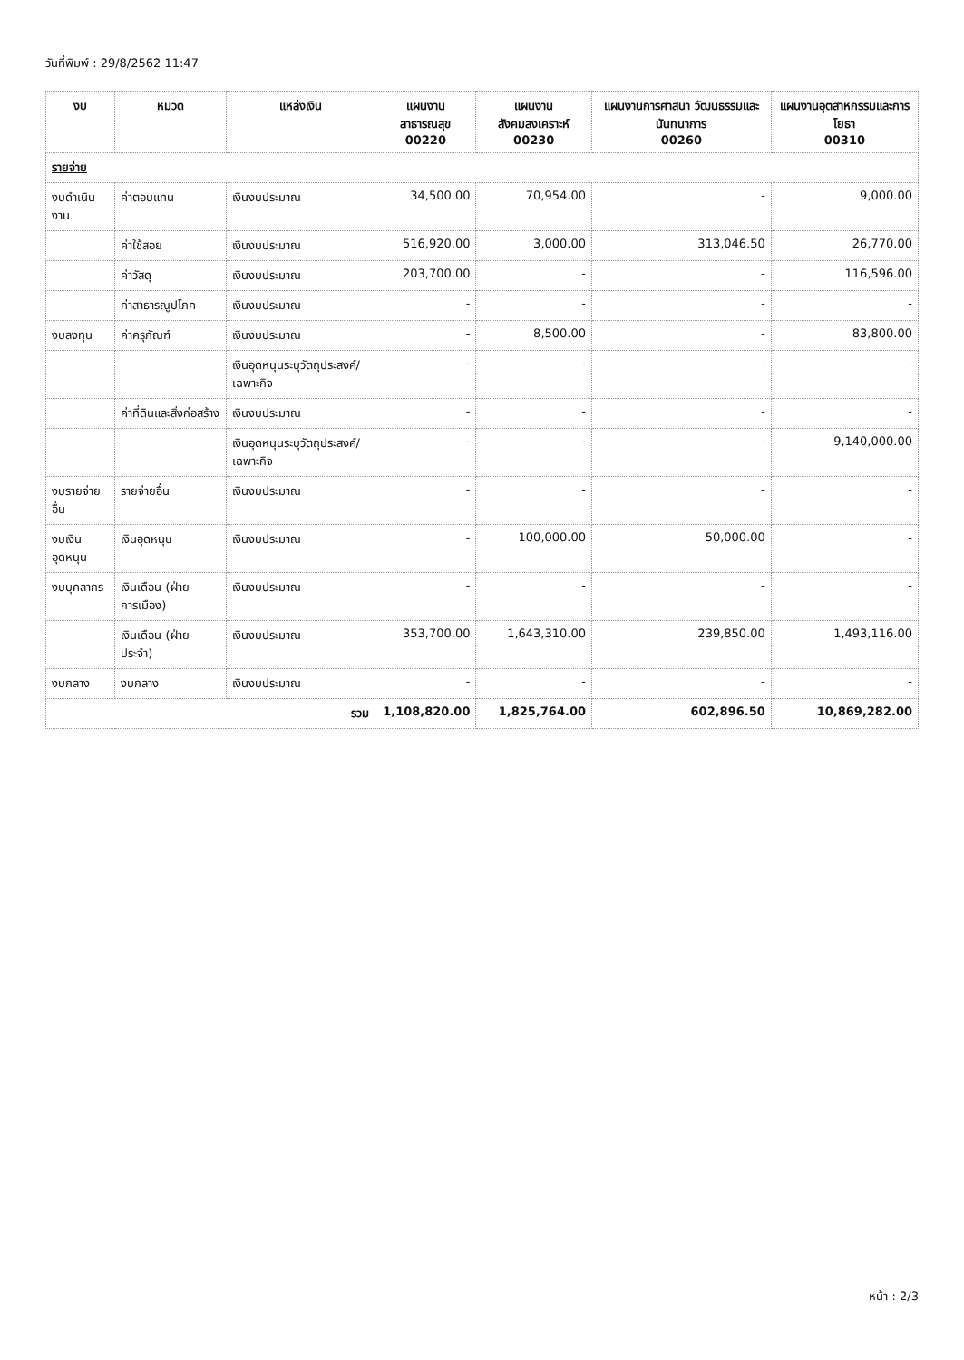วันที่พิมพ์ : 29/8/2562 11:47
| งบ | หมวด | แหล่งเงิน | แผนงานสาธารณสุข 00220 | แผนงานสังคมสงเคราะห์ 00230 | แผนงานการศาสนา วัฒนธรรมและนันทนาการ 00260 | แผนงานอุตสาหกรรมและการโยธา 00310 |
| --- | --- | --- | --- | --- | --- | --- |
| รายจ่าย | | | | | | |
| งบดำเนินงาน | ค่าตอบแทน | เงินงบประมาณ | 34,500.00 | 70,954.00 | - | 9,000.00 |
| | ค่าใช้สอย | เงินงบประมาณ | 516,920.00 | 3,000.00 | 313,046.50 | 26,770.00 |
| | ค่าวัสดุ | เงินงบประมาณ | 203,700.00 | - | - | 116,596.00 |
| | ค่าสาธารณูปโภค | เงินงบประมาณ | - | - | - | - |
| งบลงทุน | ค่าครุภัณฑ์ | เงินงบประมาณ | - | 8,500.00 | - | 83,800.00 |
| | | เงินอุดหนุนระบุวัตถุประสงค์/เฉพาะกิจ | - | - | - | - |
| | ค่าที่ดินและสิ่งก่อสร้าง | เงินงบประมาณ | - | - | - | - |
| | | เงินอุดหนุนระบุวัตถุประสงค์/เฉพาะกิจ | - | - | - | 9,140,000.00 |
| งบรายจ่ายอื่น | รายจ่ายอื่น | เงินงบประมาณ | - | - | - | - |
| งบเงินอุดหนุน | เงินอุดหนุน | เงินงบประมาณ | - | 100,000.00 | 50,000.00 | - |
| งบบุคลากร | เงินเดือน (ฝ่ายการเมือง) | เงินงบประมาณ | - | - | - | - |
| | เงินเดือน (ฝ่ายประจำ) | เงินงบประมาณ | 353,700.00 | 1,643,310.00 | 239,850.00 | 1,493,116.00 |
| งบกลาง | งบกลาง | เงินงบประมาณ | - | - | - | - |
| รวม | | | 1,108,820.00 | 1,825,764.00 | 602,896.50 | 10,869,282.00 |
หน้า : 2/3